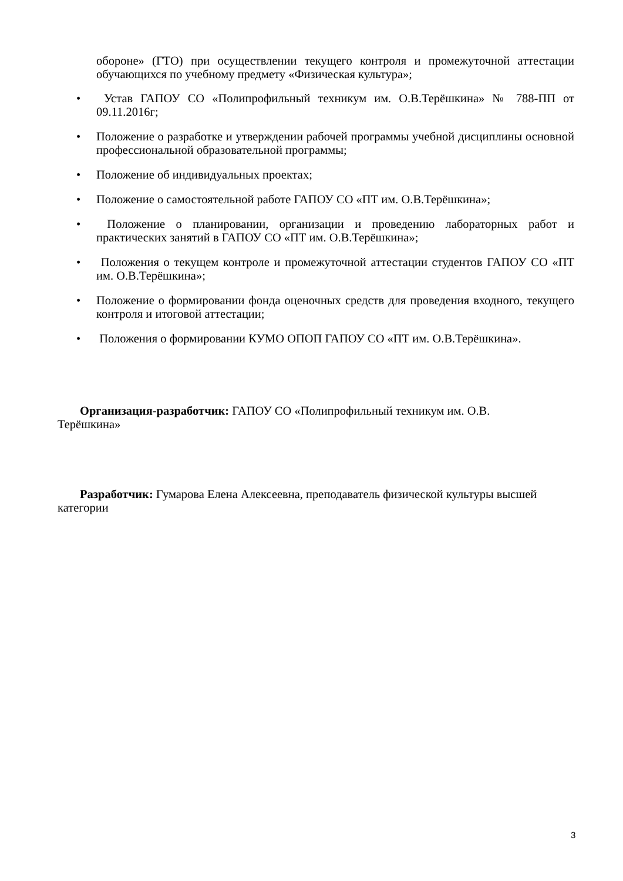обороне» (ГТО) при осуществлении текущего контроля и промежуточной аттестации обучающихся по учебному предмету «Физическая культура»;
• Устав ГАПОУ СО «Полипрофильный техникум им. О.В.Терёшкина» № 788-ПП от 09.11.2016г;
• Положение о разработке и утверждении рабочей программы учебной дисциплины основной профессиональной образовательной программы;
• Положение об индивидуальных проектах;
• Положение о самостоятельной работе ГАПОУ СО «ПТ им. О.В.Терёшкина»;
• Положение о планировании, организации и проведению лабораторных работ и практических занятий в ГАПОУ СО «ПТ им. О.В.Терёшкина»;
• Положения о текущем контроле и промежуточной аттестации студентов ГАПОУ СО «ПТ им. О.В.Терёшкина»;
• Положение о формировании фонда оценочных средств для проведения входного, текущего контроля и итоговой аттестации;
• Положения о формировании КУМО ОПОП ГАПОУ СО «ПТ им. О.В.Терёшкина».
Организация-разработчик: ГАПОУ СО «Полипрофильный техникум им. О.В.
Терёшкина»
Разработчик: Гумарова Елена Алексеевна, преподаватель физической культуры высшей категории
3